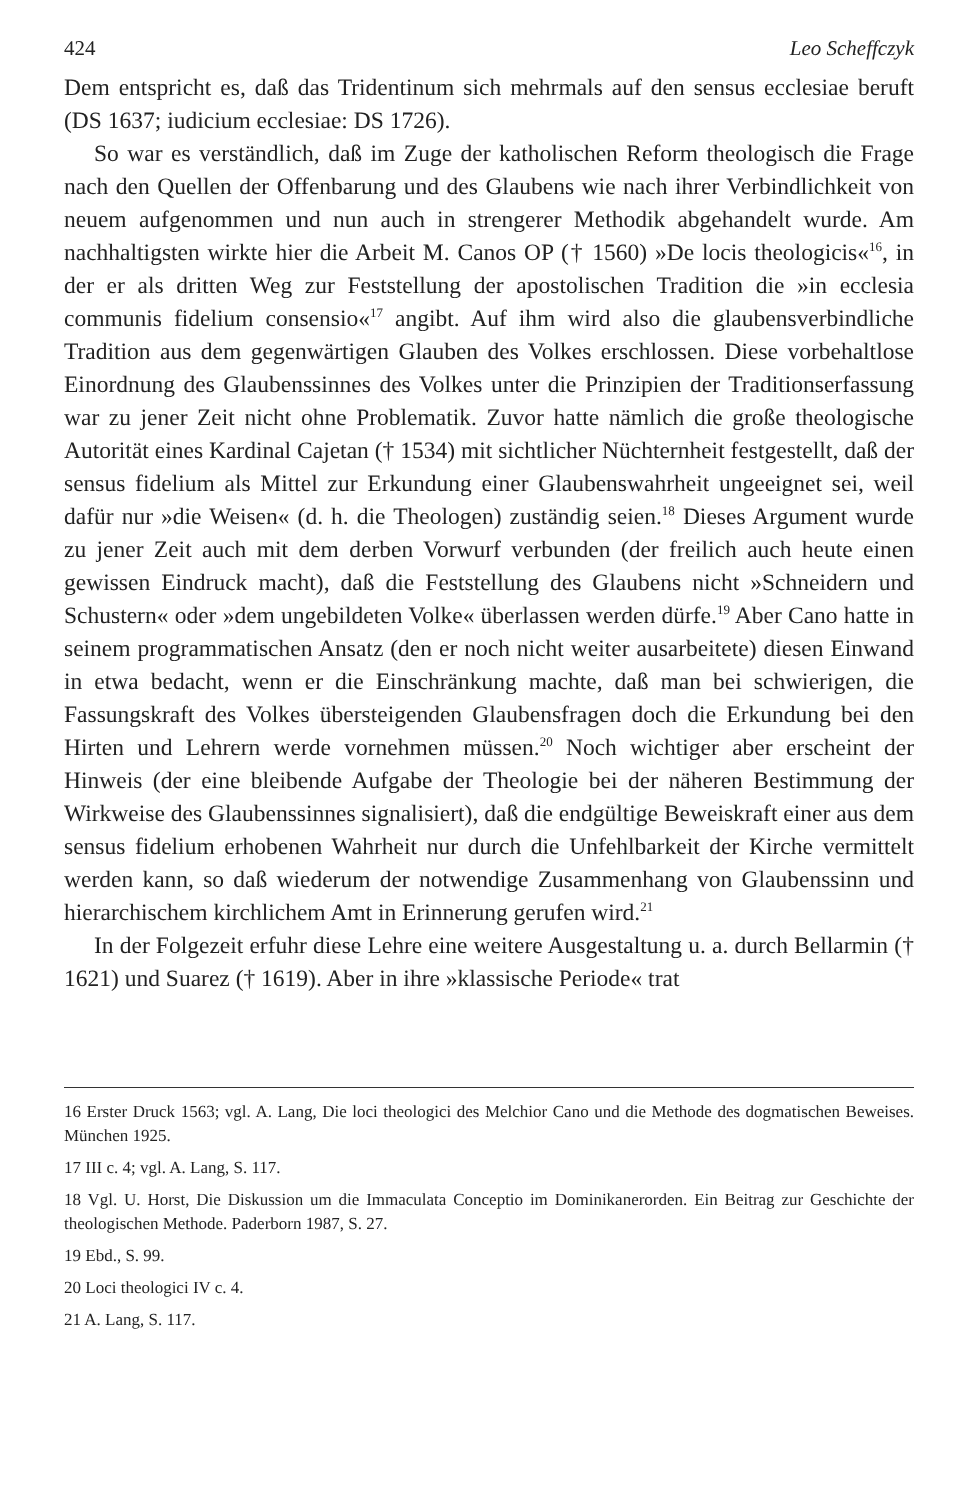424 Leo Scheffczyk
Dem entspricht es, daß das Tridentinum sich mehrmals auf den sensus ecclesiae beruft (DS 1637; iudicium ecclesiae: DS 1726).
So war es verständlich, daß im Zuge der katholischen Reform theologisch die Frage nach den Quellen der Offenbarung und des Glaubens wie nach ihrer Verbindlichkeit von neuem aufgenommen und nun auch in strengerer Methodik abgehandelt wurde. Am nachhaltigsten wirkte hier die Arbeit M. Canos OP († 1560) »De locis theologicis«<sup>16</sup>, in der er als dritten Weg zur Feststellung der apostolischen Tradition die »in ecclesia communis fidelium consensio«<sup>17</sup> angibt. Auf ihm wird also die glaubensverbindliche Tradition aus dem gegenwärtigen Glauben des Volkes erschlossen. Diese vorbehaltlose Einordnung des Glaubenssinnes des Volkes unter die Prinzipien der Traditionserfassung war zu jener Zeit nicht ohne Problematik. Zuvor hatte nämlich die große theologische Autorität eines Kardinal Cajetan († 1534) mit sichtlicher Nüchternheit festgestellt, daß der sensus fidelium als Mittel zur Erkundung einer Glaubenswahrheit ungeeignet sei, weil dafür nur »die Weisen« (d. h. die Theologen) zuständig seien.<sup>18</sup> Dieses Argument wurde zu jener Zeit auch mit dem derben Vorwurf verbunden (der freilich auch heute einen gewissen Eindruck macht), daß die Feststellung des Glaubens nicht »Schneidern und Schustern« oder »dem ungebildeten Volke« überlassen werden dürfe.<sup>19</sup> Aber Cano hatte in seinem programmatischen Ansatz (den er noch nicht weiter ausarbeitete) diesen Einwand in etwa bedacht, wenn er die Einschränkung machte, daß man bei schwierigen, die Fassungskraft des Volkes übersteigenden Glaubensfragen doch die Erkundung bei den Hirten und Lehrern werde vornehmen müssen.<sup>20</sup> Noch wichtiger aber erscheint der Hinweis (der eine bleibende Aufgabe der Theologie bei der näheren Bestimmung der Wirkweise des Glaubenssinnes signalisiert), daß die endgültige Beweiskraft einer aus dem sensus fidelium erhobenen Wahrheit nur durch die Unfehlbarkeit der Kirche vermittelt werden kann, so daß wiederum der notwendige Zusammenhang von Glaubenssinn und hierarchischem kirchlichem Amt in Erinnerung gerufen wird.<sup>21</sup>
In der Folgezeit erfuhr diese Lehre eine weitere Ausgestaltung u. a. durch Bellarmin († 1621) und Suarez († 1619). Aber in ihre »klassische Periode« trat
16 Erster Druck 1563; vgl. A. Lang, Die loci theologici des Melchior Cano und die Methode des dogmatischen Beweises. München 1925.
17 III c. 4; vgl. A. Lang, S. 117.
18 Vgl. U. Horst, Die Diskussion um die Immaculata Conceptio im Dominikanerorden. Ein Beitrag zur Geschichte der theologischen Methode. Paderborn 1987, S. 27.
19 Ebd., S. 99.
20 Loci theologici IV c. 4.
21 A. Lang, S. 117.